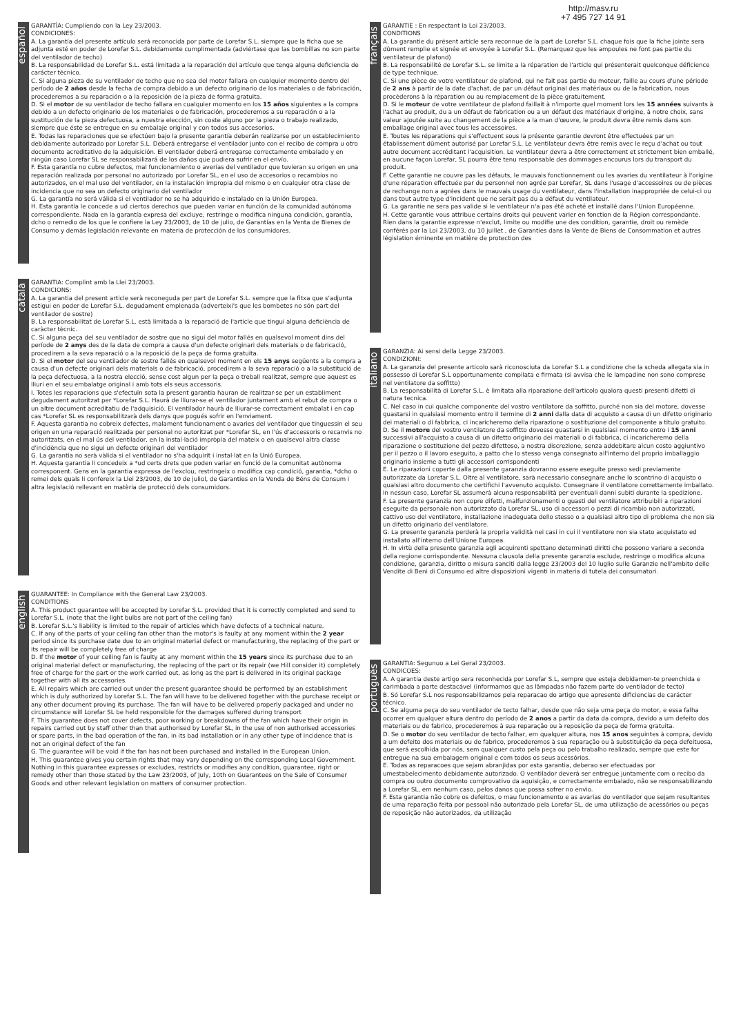http://masv.ru
+7 495 727 14 91
español
GARANTÍA: Cumpliendo con la Ley 23/2003.
CONDICIONES:
A. La garantía del presente artículo será reconocida por parte de Lorefar S.L. siempre que la ficha que se adjunta esté en poder de Lorefar S.L. debidamente cumplimentada (adviértase que las bombillas no son parte del ventilador de techo)
B. La responsabilidad de Lorefar S.L. está limitada a la reparación del artículo que tenga alguna deficiencia de carácter técnico.
C. Si alguna pieza de su ventilador de techo que no sea del motor fallara en cualquier momento dentro del período de 2 años desde la fecha de compra debido a un defecto originario de los materiales o de fabricación, procederemos a su reparación o a la reposición de la pieza de forma gratuita.
D. Si el motor de su ventilador de techo fallara en cualquier momento en los 15 años siguientes a la compra debido a un defecto originario de los materiales o de fabricación, procederemos a su reparación o a la sustitución de la pieza defectuosa, a nuestra elección, sin coste alguno por la pieza o trabajo realizado, siempre que éste se entregue en su embalaje original y con todos sus accesorios.
E. Todas las reparaciones que se efectúen bajo la presente garantía deberán realizarse por un establecimiento debidamente autorizado por Lorefar S.L. Deberá entregarse el ventilador junto con el recibo de compra u otro documento acreditativo de la adquisición. El ventilador deberá entregarse correctamente embalado y en ningún caso Lorefar SL se responsabilizará de los daños que pudiera sufrir en el envío.
F. Esta garantía no cubre defectos, mal funcionamiento o averías del ventilador que tuvieran su origen en una reparación realizada por personal no autorizado por Lorefar SL, en el uso de accesorios o recambios no autorizados, en el mal uso del ventilador, en la instalación impropia del mismo o en cualquier otra clase de incidencia que no sea un defecto originario del ventilador
G. La garantía no será válida si el ventilador no se ha adquirido e instalado en la Unión Europea.
H. Esta garantía le concede a ud ciertos derechos que pueden variar en función de la comunidad autónoma correspondiente. Nada en la garantía expresa del excluye, restringe o modifica ninguna condición, garantía, dcho o remedio de los que le confiere la Ley 23/2003, de 10 de julio, de Garantías en la Venta de Bienes de Consumo y demás legislación relevante en materia de protección de los consumidores.
català
GARANTIA: Complint amb la Llei 23/2003.
CONDICIONS:
A. La garantia del present article serà reconeguda per part de Lorefar S.L. sempre que la fitxa que s'adjunta estigui en poder de Lorefar S.L. degudament emplenada (adverteixi's que les bombetes no són part del ventilador de sostre)
B. La responsabilitat de Lorefar S.L. està limitada a la reparació de l'article que tingui alguna deficiència de caràcter tècnic.
C. Si alguna peça del seu ventilador de sostre que no sigui del motor fallés en qualsevol moment dins del període de 2 anys des de la data de compra a causa d'un defecte originari dels materials o de fabricació, procedirem a la seva reparació o a la reposició de la peça de forma gratuïta.
D. Si el motor del seu ventilador de sostre fallés en qualsevol moment en els 15 anys següents a la compra a causa d'un defecte originari dels materials o de fabricació, procedirem a la seva reparació o a la substitució de la peça defectuosa, a la nostra elecció, sense cost algun per la peça o treball realitzat, sempre que aquest es lliuri en el seu embalatge original i amb tots els seus accessoris.
I. Totes les reparacions que s'efectuïn sota la present garantia hauran de realitzar-se per un establiment degudament autoritzat per *Lorefar S.L. Haurà de lliurar-se el ventilador juntament amb el rebut de compra o un altre document acreditatiu de l'adquisició. El ventilador haurà de lliurar-se correctament embalat i en cap cas *Lorefar SL es responsabilitzarà dels danys que pogués sofrir en l'enviament.
F. Aquesta garantia no cobreix defectes, malament funcionament o avaries del ventilador que tinguessin el seu origen en una reparació realitzada per personal no autoritzat per *Lorefar SL, en l'ús d'accessoris o recanvis no autoritzats, en el mal ús del ventilador, en la instal·lació impròpia del mateix o en qualsevol altra classe d'incidència que no sigui un defecte originari del ventilador
G. La garantia no serà vàlida si el ventilador no s'ha adquirit i instal·lat en la Unió Europea.
H. Aquesta garantia li concedeix a *ud certs drets que poden variar en funció de la comunitat autònoma corresponent. Gens en la garantia expressa de l'exclou, restringeix o modifica cap condició, garantia, *dcho o remei dels quals li confereix la Llei 23/2003, de 10 de juliol, de Garanties en la Venda de Béns de Consum i altra legislació rellevant en matèria de protecció dels consumidors.
english
GUARANTEE: In Compliance with the General Law 23/2003.
CONDITIONS
A. This product guarantee will be accepted by Lorefar S.L. provided that it is correctly completed and send to Lorefar S.L. (note that the light bulbs are not part of the ceiling fan)
B. Lorefar S.L.'s liability is limited to the repair of articles which have defects of a technical nature.
C. If any of the parts of your ceiling fan other than the motor's is faulty at any moment within the 2 year period since its purchase date due to an original material defect or manufacturing, the replacing of the part or its repair will be completely free of charge
D. If the motor of your ceiling fan is faulty at any moment within the 15 years since its purchase due to an original material defect or manufacturing, the replacing of the part or its repair (we Hill consider it) completely free of charge for the part or the work carried out, as long as the part is delivered in its original package together with all its accessories.
E. All repairs which are carried out under the present guarantee should be performed by an establishment which is duly authorized by Lorefar S.L. The fan will have to be delivered together with the purchase receipt or any other document proving its purchase. The fan will have to be delivered properly packaged and under no circumstance will Lorefar SL be held responsible for the damages suffered during transport
F. This guarantee does not cover defects, poor working or breakdowns of the fan which have their origin in repairs carried out by staff other than that authorised by Lorefar SL, in the use of non authorised accessories or spare parts, in the bad operation of the fan, in its bad installation or in any other type of incidence that is not an original defect of the fan
G. The guarantee will be void if the fan has not been purchased and installed in the European Union.
H. This guarantee gives you certain rights that may vary depending on the corresponding Local Government. Nothing in this guarantee expresses or excludes, restricts or modifies any condition, guarantee, right or remedy other than those stated by the Law 23/2003, of July, 10th on Guarantees on the Sale of Consumer Goods and other relevant legislation on matters of consumer protection.
français
GARANTIE : En respectant la Loi 23/2003.
CONDITIONS
A. La garantie du présent article sera reconnue de la part de Lorefar S.L. chaque fois que la fiche jointe sera dûment remplie et signée et envoyée à Lorefar S.L. (Remarquez que les ampoules ne font pas partie du ventilateur de plafond)
B. La responsabilité de Lorefar S.L. se limite a la réparation de l'article qui présenterait quelconque déficience de type technique.
C. Si une pièce de votre ventilateur de plafond, qui ne fait pas partie du moteur, faille au cours d'une période de 2 ans à partir de la date d'achat, de par un défaut original des matériaux ou de la fabrication, nous procèderons à la réparation ou au remplacement de la pièce gratuitement.
D. Si le moteur de votre ventilateur de plafond faillait à n'importe quel moment lors les 15 années suivants à l'achat au produit, du a un défaut de fabrication ou a un défaut des matériaux d'origine, à notre choix, sans valeur ajoutée suite au changement de la pièce a la man d'œuvre, le produit devra être remis dans son emballage original avec tous les accessoires.
E. Toutes les réparations qui s'effectuent sous la présente garantie devront être effectuées par un établissement dûment autorisé par Lorefar S.L. Le ventilateur devra être remis avec le reçu d'achat ou tout autre document accréditant l'acquisition. Le ventilateur devra a être correctement et strictement bien emballé, en aucune façon Lorefar, SL pourra être tenu responsable des dommages encourus lors du transport du produit.
F. Cette garantie ne couvre pas les défauts, le mauvais fonctionnement ou les avaries du ventilateur à l'origine d'une réparation effectuée par du personnel non agrée par Lorefar, SL dans l'usage d'accessoires ou de pièces de rechange non a agrées dans le mauvais usage du ventilateur, dans l'installation inappropriée de celui-ci ou dans tout autre type d'incident que ne serait pas du a défaut du ventilateur.
G. La garantie ne sera pas valide si le ventilateur n'a pas été acheté et installé dans l'Union Européenne.
H. Cette garantie vous attribue certains droits qui peuvent varier en fonction de la Région correspondante. Rien dans la garantie expresse n'exclut, limite ou modifie une des condition, garantie, droit ou remède conférés par la Loi 23/2003, du 10 juillet , de Garanties dans la Vente de Biens de Consommation et autres législation éminente en matière de protection des
italiano
GARANZIA: Ai sensi della Legge 23/2003.
CONDIZIONI:
A. La garanzia del presente articolo sarà riconosciuta da Lorefar S.L a condizione che la scheda allegata sia in possesso di Lorefar S.L opportunamente compilata e firmata (si avvisa che le lampadine non sono comprese nel ventilatore da soffitto)
B. La responsabilità di Lorefar S.L. è limitata alla riparazione dell'articolo qualora questi presenti difetti di natura tecnica.
C. Nel caso in cui qualche componente del vostro ventilatore da soffitto, purché non sia del motore, dovesse guastarsi in qualsiasi momento entro il termine di 2 anni dalla data di acquisto a causa di un difetto originario dei materiali o di fabbrica, ci incaricheremo della riparazione o sostituzione del componente a titulo gratuito.
D. Se il motore del vostro ventilatore da soffitto dovesse guastarsi in qualsiasi momento entro i 15 anni successivi all'acquisto a causa di un difetto originario dei materiali o di fabbrica, ci incaricheremo della riparazione o sostituzione del pezzo difettoso, a nostra discrezione, senza addebitare alcun costo aggiuntivo per il pezzo o il lavoro eseguito, a patto che lo stesso venga consegnato all'interno del proprio imballaggio originario insieme a tutti gli accessori corrispondenti
E. Le riparazioni coperte dalla presente garanzia dovranno essere eseguite presso sedi previamente autorizzate da Lorefar S.L. Oltre al ventilatore, sarà necessario consegnare anche lo scontrino di acquisto o qualsiasi altro documento che certifichi l'avvenuto acquisto. Consegnare il ventilatore correttamente imballato. In nessun caso, Lorefar SL assumerà alcuna responsabilità per eventuali danni subiti durante la spedizione.
F. La presente garanzia non copre difetti, malfunzionamenti o guasti del ventilatore attribuibili a riparazioni eseguite da personale non autorizzato da Lorefar SL, uso di accessori o pezzi di ricambio non autorizzati, cattivo uso del ventilatore, installazione inadeguata dello stesso o a qualsiasi altro tipo di problema che non sia un difetto originario del ventilatore.
G. La presente garanzia perderà la propria validità nei casi in cui il ventilatore non sia stato acquistato ed installato all'interno dell'Unione Europea.
H. In virtù della presente garanzia agli acquirenti spettano determinati diritti che possono variare a seconda della regione corrispondente. Nessuna clausola della presente garanzia esclude, restringe o modifica alcuna condizione, garanzia, diritto o misura sanciti dalla legge 23/2003 del 10 luglio sulle Garanzie nell'ambito delle Vendite di Beni di Consumo ed altre disposizioni vigenti in materia di tutela dei consumatori.
português
GARANTIA: Segunuo a Lei Geral 23/2003.
CONDICOES:
A. A garantia deste artigo sera reconhecida por Lorefar S.L, sempre que esteja debídamen-te preenchida e carimbada a parte destacável (informamos que as lâmpadas não fazem parte do ventilador de tecto)
B. Só Lorefar S.L nos responsabilizamos pela reparacao do artigo que apresente dificiencias de carácter técnico.
C. Se alguma peça do seu ventilador de tecto falhar, desde que não seja uma peça do motor, e essa falha ocorrer em qualquer altura dentro do período de 2 anos a partir da data da compra, devido a um defeito dos materiais ou de fabrico, procederemos à sua reparação ou à reposição da peça de forma gratuita.
D. Se o motor do seu ventilador de tecto falhar, em qualquer altura, nos 15 anos seguintes à compra, devido a um defeito dos materiais ou de fabrico, procederemos à sua reparação ou à substituição da peça defeituosa, que será escolhida por nós, sem qualquer custo pela peça ou pelo trabalho realizado, sempre que este for entregue na sua embalagem original e com todos os seus acessórios.
E. Todas as reparacoes que sejam abranjidas por esta garantia, deberao ser efectuadas por umestabelecimento debidamente autorizado. O ventilador deverá ser entregue juntamente com o recibo da compra ou outro documento comprovativo da aquisição, e correctamente embalado, não se responsabilizando a Lorefar SL, em nenhum caso, pelos danos que possa sofrer no envio.
F. Esta garantia não cobre os defeitos, o mau funcionamento e as avarias do ventilador que sejam resultantes de uma reparação feita por pessoal não autorizado pela Lorefar SL, de uma utilização de acessórios ou peças de reposição não autorizados, da utilização